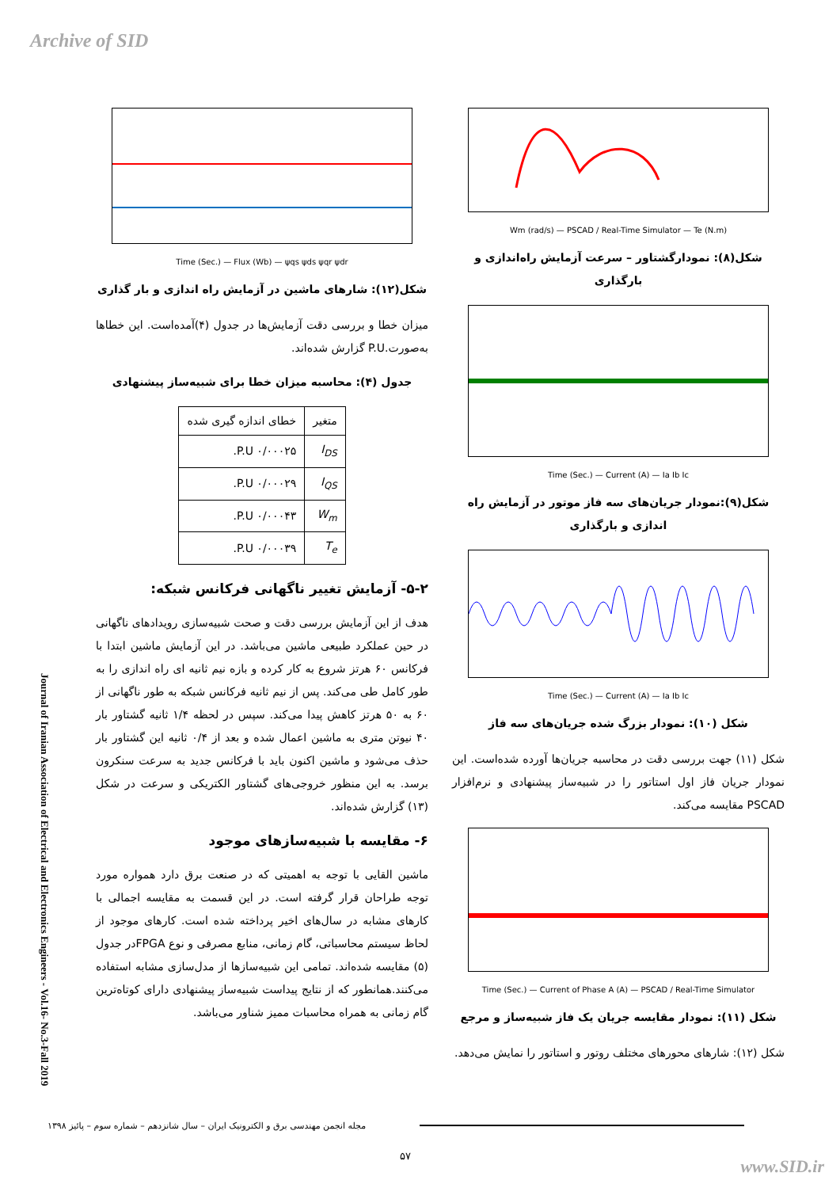Archive of SID
Wm (rad/s) — PSCAD / Real-Time Simulator — Te (N.m)
شکل(۸): نمودارگشتاور – سرعت آزمایش راه‌اندازی و بارگذاری
Time (Sec.) — Current (A) — Ia Ib Ic
شکل(۹):نمودار جریان‌های سه فاز موتور در آزمایش راه اندازی و بارگذاری
Time (Sec.) — Current (A) — Ia Ib Ic
شکل (۱۰): نمودار بزرگ شده جریان‌های سه فاز
شکل (۱۱) جهت بررسی دقت در محاسبه جریان‌ها آورده شده‌است. این نمودار جریان فاز اول استاتور را در شبیه‌ساز پیشنهادی و نرم‌افزار PSCAD مقایسه می‌کند.
Time (Sec.) — Current of Phase A (A) — PSCAD / Real-Time Simulator
شکل (۱۱): نمودار مقایسه جریان یک فاز شبیه‌ساز و مرجع
شکل (۱۲): شارهای محورهای مختلف روتور و استاتور را نمایش می‌دهد.
Time (Sec.) — Flux (Wb) — ψqs ψds ψqr ψdr
شکل(۱۲): شارهای ماشین در آزمایش راه اندازی و بار گذاری
میزان خطا و بررسی دقت آزمایش‌ها در جدول (۴)آمده‌است. این خطاها به‌صورت.P.U گزارش شده‌اند.
جدول (۴): محاسبه میزان خطا برای شبیه‌ساز پیشنهادی
| متغیر | خطای اندازه گیری شده |
| --- | --- |
| I<sub>DS</sub> | ۰/۰۰۰۲۵ P.U. |
| I<sub>QS</sub> | ۰/۰۰۰۲۹ P.U. |
| W<sub>m</sub> | ۰/۰۰۰۴۳ P.U. |
| T<sub>e</sub> | ۰/۰۰۰۳۹ P.U. |
۵-۲- آزمایش تغییر ناگهانی فرکانس شبکه:
هدف از این آزمایش بررسی دقت و صحت شبیه‌سازی رویدادهای ناگهانی در حین عملکرد طبیعی ماشین می‌باشد. در این آزمایش ماشین ابتدا با فرکانس ۶۰ هرتز شروع به کار کرده و بازه نیم ثانیه ای راه اندازی را به طور کامل طی می‌کند. پس از نیم ثانیه فرکانس شبکه به طور ناگهانی از ۶۰ به ۵۰ هرتز کاهش پیدا می‌کند. سپس در لحظه ۱/۴ ثانیه گشتاور بار ۴۰ نیوتن متری به ماشین اعمال شده و بعد از ۰/۴ ثانیه این گشتاور بار حذف می‌شود و ماشین اکنون باید با فرکانس جدید به سرعت سنکرون برسد. به این منظور خروجی‌های گشتاور الکتریکی و سرعت در شکل (۱۳) گزارش شده‌اند.
۶- مقایسه با شبیه‌سازهای موجود
ماشین القایی با توجه به اهمیتی که در صنعت برق دارد همواره مورد توجه طراحان قرار گرفته است. در این قسمت به مقایسه اجمالی با کارهای مشابه در سال‌های اخیر پرداخته شده است. کارهای موجود از لحاظ سیستم محاسباتی، گام زمانی، منابع مصرفی و نوع FPGAدر جدول (۵) مقایسه شده‌اند. تمامی این شبیه‌سازها از مدل‌سازی مشابه استفاده می‌کنند.همانطور که از نتایج پیداست شبیه‌ساز پیشنهادی دارای کوتاه‌ترین گام زمانی به همراه محاسبات ممیز شناور می‌باشد.
Journal of Iranian Association of Electrical and Electronics Engineers - Vol.16- No.3-Fall 2019
مجله انجمن مهندسی برق و الکترونیک ایران – سال شانزدهم – شماره سوم – پائیز ۱۳۹۸
۵۷
www.SID.ir